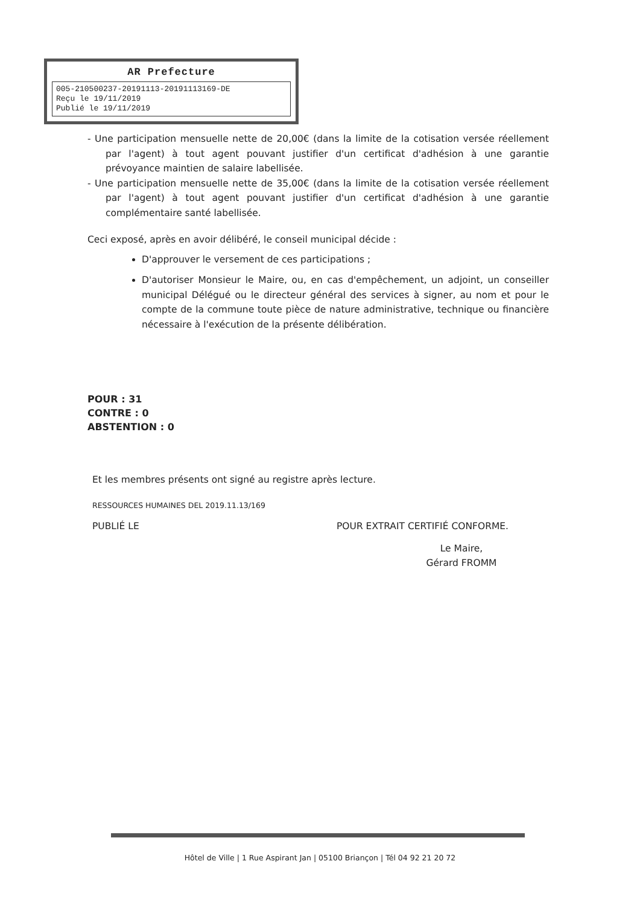AR Prefecture
005-210500237-20191113-20191113169-DE
Reçu le 19/11/2019
Publié le 19/11/2019
- Une participation mensuelle nette de 20,00€ (dans la limite de la cotisation versée réellement par l'agent) à tout agent pouvant justifier d'un certificat d'adhésion à une garantie prévoyance maintien de salaire labellisée.
- Une participation mensuelle nette de 35,00€ (dans la limite de la cotisation versée réellement par l'agent) à tout agent pouvant justifier d'un certificat d'adhésion à une garantie complémentaire santé labellisée.
Ceci exposé, après en avoir délibéré, le conseil municipal décide :
D'approuver le versement de ces participations ;
D'autoriser Monsieur le Maire, ou, en cas d'empêchement, un adjoint, un conseiller municipal Délégué ou le directeur général des services à signer, au nom et pour le compte de la commune toute pièce de nature administrative, technique ou financière nécessaire à l'exécution de la présente délibération.
POUR : 31
CONTRE : 0
ABSTENTION : 0
Et les membres présents ont signé au registre après lecture.
RESSOURCES HUMAINES DEL 2019.11.13/169
PUBLIÉ LE POUR EXTRAIT CERTIFIÉ CONFORME.
Le Maire,
Gérard FROMM
Hôtel de Ville | 1 Rue Aspirant Jan | 05100 Briançon | Tél 04 92 21 20 72